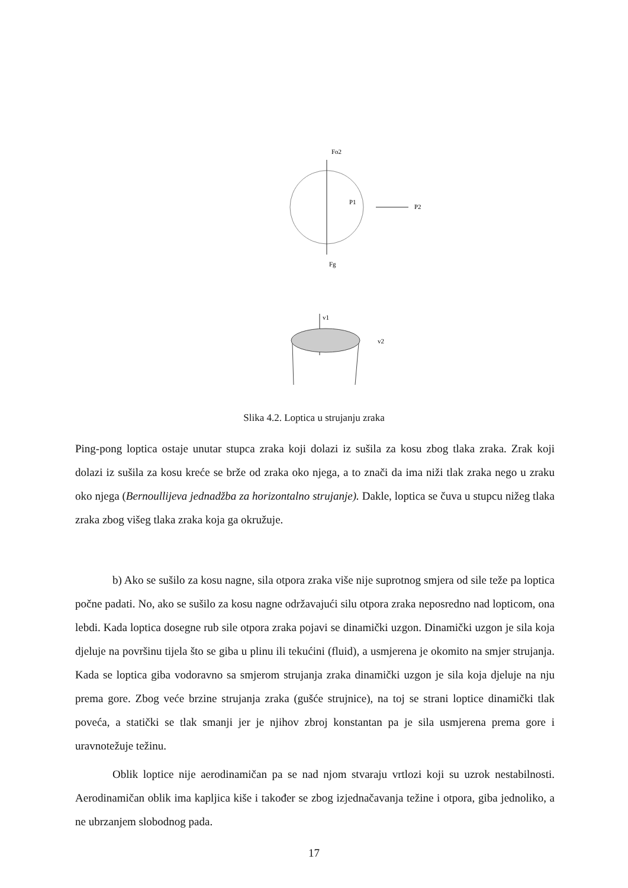P1
P2
Fo2
Fg
v1
v2
Slika 4.2. Loptica u strujanju zraka
Ping-pong loptica ostaje unutar stupca zraka koji dolazi iz sušila za kosu zbog tlaka zraka. Zrak koji dolazi iz sušila za kosu kreće se brže od zraka oko njega, a to znači da ima niži tlak zraka nego u zraku oko njega (Bernoullijeva jednadžba za horizontalno strujanje). Dakle, loptica se čuva u stupcu nižeg tlaka zraka zbog višeg tlaka zraka koja ga okružuje.
b) Ako se sušilo za kosu nagne, sila otpora zraka više nije suprotnog smjera od sile teže pa loptica počne padati. No, ako se sušilo za kosu nagne održavajući silu otpora zraka neposredno nad lopticom, ona lebdi. Kada loptica dosegne rub sile otpora zraka pojavi se dinamički uzgon. Dinamički uzgon je sila koja djeluje na površinu tijela što se giba u plinu ili tekućini (fluid), a usmjerena je okomito na smjer strujanja. Kada se loptica giba vodoravno sa smjerom strujanja zraka dinamički uzgon je sila koja djeluje na nju prema gore. Zbog veće brzine strujanja zraka (gušće strujnice), na toj se strani loptice dinamički tlak poveća, a statički se tlak smanji jer je njihov zbroj konstantan pa je sila usmjerena prema gore i uravnotežuje težinu.
Oblik loptice nije aerodinamičan pa se nad njom stvaraju vrtlozi koji su uzrok nestabilnosti. Aerodinamičan oblik ima kapljica kiše i također se zbog izjednačavanja težine i otpora, giba jednoliko, a ne ubrzanjem slobodnog pada.
17